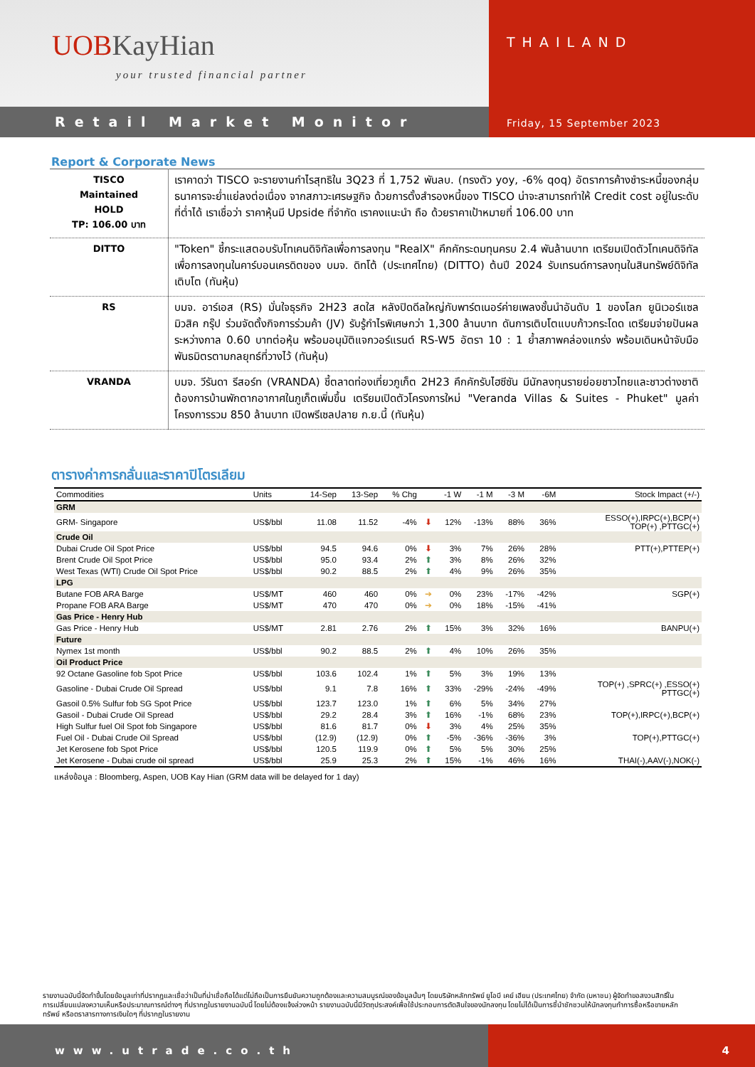UOBKayHian
your trusted financial partner
Retail Market Monitor
THAILAND
Friday, 15 September 2023
Report & Corporate News
| TISCO Maintained HOLD TP: 106.00 บาท | เราคาดว่า TISCO จะรายงานกำไรสุทธิใน 3Q23 ที่ 1,752 พันลบ. (ทรงตัว yoy, -6% qoq) อัตราการค้างชำระหนี้ของกลุ่มธนาคารจะย่ำแย่ลงต่อเนื่อง จากสภาวะเศรษฐกิจ ด้วยการตั้งสำรองหนี้ของ TISCO น่าจะสามารถทำให้ Credit cost อยู่ในระดับที่ต่ำได้ เราเชื่อว่า ราคาหุ้นมี Upside ที่จำกัด เราคงแนะนำ ถือ ด้วยราคาเป้าหมายที่ 106.00 บาท |
| DITTO | "Token" ชี้กระแสตอบรับโทเคนดิจิทัลเพื่อการลงทุน "RealX" คึกคักระดมทุนครบ 2.4 พันล้านบาท เตรียมเปิดตัวโทเคนดิจิทัล เพื่อการลงทุนในคาร์บอนเครดิตของ บมจ. ดิทโต้ (ประเทศไทย) (DITTO) ต้นปี 2024 รับเทรนด์การลงทุนในสินทรัพย์ดิจิทัลเติบโต (ทันหุ้น) |
| RS | บมจ. อาร์เอส (RS) มั่นใจธุรกิจ 2H23 สดใส หลังปิดดีลใหญ่กับพาร์ตเนอร์ค่ายเพลงชั้นนำอันดับ 1 ของโลก ยูนิเวอร์แซล มิวสิค กรุ๊ป ร่วมจัดตั้งกิจการร่วมค้า (JV) รับรู้กำไรพิเศษกว่า 1,300 ล้านบาท ดันการเติบโตแบบก้าวกระโดด เตรียมจ่ายปันผลระหว่างกาล 0.60 บาทต่อหุ้น พร้อมอนุมัติแจกวอร์แรนต์ RS-W5 อัตรา 10 : 1 ย้ำสภาพคล่องแกร่ง พร้อมเดินหน้าจับมือพันธมิตรตามกลยุทธ์ที่วางไว้ (ทันหุ้น) |
| VRANDA | บมจ. วีรันดา รีสอร์ท (VRANDA) ชี้ตลาดท่องเที่ยวภูเก็ต 2H23 คึกคักรับไฮซีซัน มีนักลงทุนรายย่อยชาวไทยและชาวต่างชาติ ต้องการบ้านพักตากอากาศในภูเก็ตเพิ่มขึ้น เตรียมเปิดตัวโครงการใหม่ "Veranda Villas & Suites - Phuket" มูลค่าโครงการรวม 850 ล้านบาท เปิดพรีเซลปลาย ก.ย.นี้ (ทันหุ้น) |
ตารางค่าการกลั่นและราคาปิโตรเลียม
| Commodities | Units | 14-Sep | 13-Sep | % Chg | | -1 W | -1 M | -3 M | -6M | Stock Impact (+/-) |
| --- | --- | --- | --- | --- | --- | --- | --- | --- | --- | --- |
| GRM | | | | | | | | | | |
| GRM- Singapore | US$/bbl | 11.08 | 11.52 | -4% | ⬇ | 12% | -13% | 88% | 36% | ESSO(+),IRPC(+),BCP(+) TOP(+) ,PTTGC(+) |
| Crude Oil | | | | | | | | | | |
| Dubai Crude Oil Spot Price | US$/bbl | 94.5 | 94.6 | 0% | ⬇ | 3% | 7% | 26% | 28% | PTT(+),PTTEP(+) |
| Brent Crude Oil Spot Price | US$/bbl | 95.0 | 93.4 | 2% | ⬆ | 3% | 8% | 26% | 32% | |
| West Texas (WTI) Crude Oil Spot Price | US$/bbl | 90.2 | 88.5 | 2% | ⬆ | 4% | 9% | 26% | 35% | |
| LPG | | | | | | | | | | |
| Butane FOB ARA Barge | US$/MT | 460 | 460 | 0% | ➔ | 0% | 23% | -17% | -42% | SGP(+) |
| Propane FOB ARA Barge | US$/MT | 470 | 470 | 0% | ➔ | 0% | 18% | -15% | -41% | |
| Gas Price - Henry Hub | | | | | | | | | | |
| Gas Price - Henry Hub | US$/MT | 2.81 | 2.76 | 2% | ⬆ | 15% | 3% | 32% | 16% | BANPU(+) |
| Future | | | | | | | | | | |
| Nymex 1st month | US$/bbl | 90.2 | 88.5 | 2% | ⬆ | 4% | 10% | 26% | 35% | |
| Oil Product Price | | | | | | | | | | |
| 92 Octane Gasoline fob Spot Price | US$/bbl | 103.6 | 102.4 | 1% | ⬆ | 5% | 3% | 19% | 13% | |
| Gasoline - Dubai Crude Oil Spread | US$/bbl | 9.1 | 7.8 | 16% | ⬆ | 33% | -29% | -24% | -49% | TOP(+) ,SPRC(+) ,ESSO(+) PTTGC(+) |
| Gasoil 0.5% Sulfur fob SG Spot Price | US$/bbl | 123.7 | 123.0 | 1% | ⬆ | 6% | 5% | 34% | 27% | |
| Gasoil - Dubai Crude Oil Spread | US$/bbl | 29.2 | 28.4 | 3% | ⬆ | 16% | -1% | 68% | 23% | TOP(+),IRPC(+),BCP(+) |
| High Sulfur fuel Oil Spot fob Singapore | US$/bbl | 81.6 | 81.7 | 0% | ⬇ | 3% | 4% | 25% | 35% | |
| Fuel Oil - Dubai Crude Oil Spread | US$/bbl | (12.9) | (12.9) | 0% | ⬆ | -5% | -36% | -36% | 3% | TOP(+),PTTGC(+) |
| Jet Kerosene fob Spot Price | US$/bbl | 120.5 | 119.9 | 0% | ⬆ | 5% | 5% | 30% | 25% | |
| Jet Kerosene - Dubai crude oil spread | US$/bbl | 25.9 | 25.3 | 2% | ⬆ | 15% | -1% | 46% | 16% | THAI(-),AAV(-),NOK(-) |
แหล่งข้อมูล : Bloomberg, Aspen, UOB Kay Hian (GRM data will be delayed for 1 day)
รายงานฉบับนี้จัดทำขึ้นโดยข้อมูลเท่าที่ปรากฏและเชื่อว่าเป็นที่น่าเชื่อถือได้แต่ไม่ถือเป็นการยืนยันความถูกต้องและความสมบูรณ์ของข้อมูลนั้นๆ โดยบริษัทหลักทรัพย์ ยูโอบี เคย์ เฮียน (ประเทศไทย) จำกัด (มหาชน) ผู้จัดทำขอสงวนสิทธิ์ในการเปลี่ยนแปลงความเห็นหรือประมาณการณ์ต่างๆ ที่ปรากฏในรายงานฉบับนี้ โดยไม่ต้องแจ้งล่วงหน้า รายงานฉบับนี้มีวัตถุประสงค์เพื่อใช้ประกอบการตัดสินใจของนักลงทุน โดยไม่ได้เป็นการชี้นำชักชวนให้นักลงทุนทำการซื้อหรือขายหลักทรัพย์ หรือตราสารทางการเงินใดๆ ที่ปรากฏในรายงาน
www.utrade.co.th 4